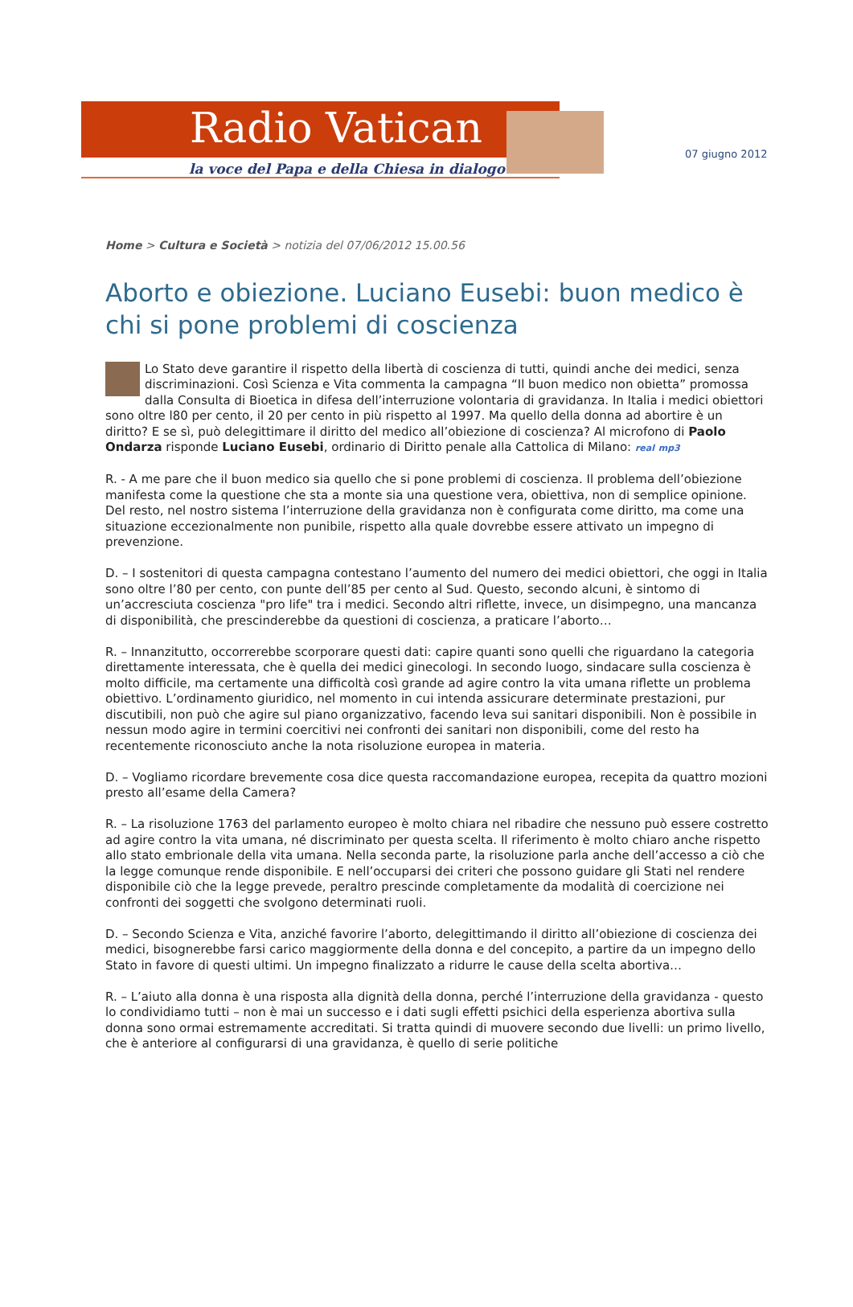Radio Vatican
la voce del Papa e della Chiesa in dialogo
07 giugno 2012
Home > Cultura e Società > notizia del 07/06/2012 15.00.56
Aborto e obiezione. Luciano Eusebi: buon medico è chi si pone problemi di coscienza
Lo Stato deve garantire il rispetto della libertà di coscienza di tutti, quindi anche dei medici, senza discriminazioni. Così Scienza e Vita commenta la campagna “Il buon medico non obietta” promossa dalla Consulta di Bioetica in difesa dell’interruzione volontaria di gravidanza. In Italia i medici obiettori sono oltre l80 per cento, il 20 per cento in più rispetto al 1997. Ma quello della donna ad abortire è un diritto? E se sì, può delegittimare il diritto del medico all’obiezione di coscienza? Al microfono di Paolo Ondarza risponde Luciano Eusebi, ordinario di Diritto penale alla Cattolica di Milano: real mp3
R. - A me pare che il buon medico sia quello che si pone problemi di coscienza. Il problema dell’obiezione manifesta come la questione che sta a monte sia una questione vera, obiettiva, non di semplice opinione. Del resto, nel nostro sistema l’interruzione della gravidanza non è configurata come diritto, ma come una situazione eccezionalmente non punibile, rispetto alla quale dovrebbe essere attivato un impegno di prevenzione.
D. – I sostenitori di questa campagna contestano l’aumento del numero dei medici obiettori, che oggi in Italia sono oltre l’80 per cento, con punte dell’85 per cento al Sud. Questo, secondo alcuni, è sintomo di un’accresciuta coscienza "pro life" tra i medici. Secondo altri riflette, invece, un disimpegno, una mancanza di disponibilità, che prescinderebbe da questioni di coscienza, a praticare l’aborto…
R. – Innanzitutto, occorrerebbe scorporare questi dati: capire quanti sono quelli che riguardano la categoria direttamente interessata, che è quella dei medici ginecologi. In secondo luogo, sindacare sulla coscienza è molto difficile, ma certamente una difficoltà così grande ad agire contro la vita umana riflette un problema obiettivo. L’ordinamento giuridico, nel momento in cui intenda assicurare determinate prestazioni, pur discutibili, non può che agire sul piano organizzativo, facendo leva sui sanitari disponibili. Non è possibile in nessun modo agire in termini coercitivi nei confronti dei sanitari non disponibili, come del resto ha recentemente riconosciuto anche la nota risoluzione europea in materia.
D. – Vogliamo ricordare brevemente cosa dice questa raccomandazione europea, recepita da quattro mozioni presto all’esame della Camera?
R. – La risoluzione 1763 del parlamento europeo è molto chiara nel ribadire che nessuno può essere costretto ad agire contro la vita umana, né discriminato per questa scelta. Il riferimento è molto chiaro anche rispetto allo stato embrionale della vita umana. Nella seconda parte, la risoluzione parla anche dell’accesso a ciò che la legge comunque rende disponibile. E nell’occuparsi dei criteri che possono guidare gli Stati nel rendere disponibile ciò che la legge prevede, peraltro prescinde completamente da modalità di coercizione nei confronti dei soggetti che svolgono determinati ruoli.
D. – Secondo Scienza e Vita, anziché favorire l’aborto, delegittimando il diritto all’obiezione di coscienza dei medici, bisognerebbe farsi carico maggiormente della donna e del concepito, a partire da un impegno dello Stato in favore di questi ultimi. Un impegno finalizzato a ridurre le cause della scelta abortiva…
R. – L’aiuto alla donna è una risposta alla dignità della donna, perché l’interruzione della gravidanza - questo lo condividiamo tutti – non è mai un successo e i dati sugli effetti psichici della esperienza abortiva sulla donna sono ormai estremamente accreditati. Si tratta quindi di muovere secondo due livelli: un primo livello, che è anteriore al configurarsi di una gravidanza, è quello di serie politiche